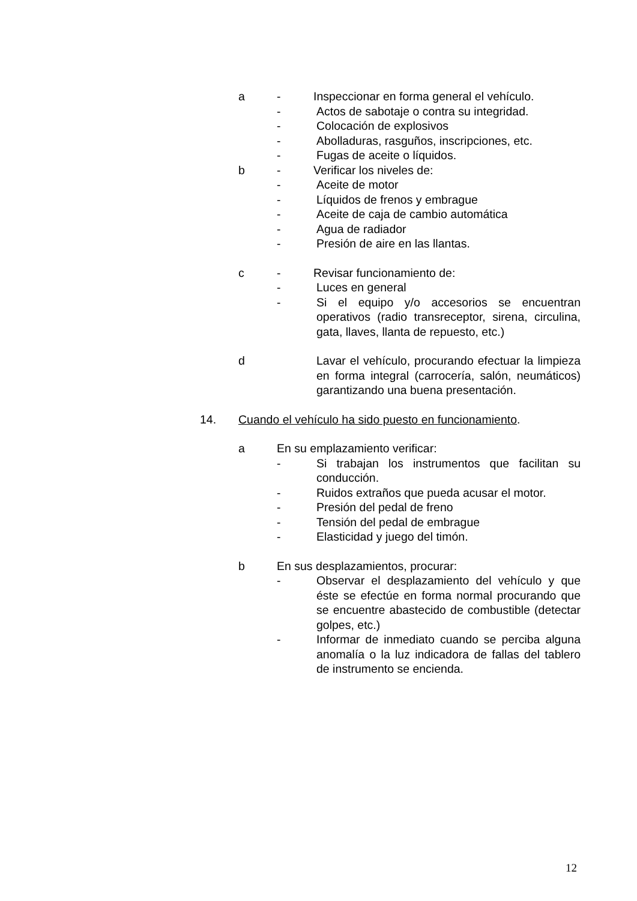a - Inspeccionar en forma general el vehículo.
- Actos de sabotaje o contra su integridad.
- Colocación de explosivos
- Abolladuras, rasguños, inscripciones, etc.
- Fugas de aceite o líquidos.
b - Verificar los niveles de:
- Aceite de motor
- Líquidos de frenos y embrague
- Aceite de caja de cambio automática
- Agua de radiador
- Presión de aire en las llantas.
c - Revisar funcionamiento de:
- Luces en general
- Si el equipo y/o accesorios se encuentran operativos (radio transreceptor, sirena, circulina, gata, llaves, llanta de repuesto, etc.)
d Lavar el vehículo, procurando efectuar la limpieza en forma integral (carrocería, salón, neumáticos) garantizando una buena presentación.
14. Cuando el vehículo ha sido puesto en funcionamiento.
a En su emplazamiento verificar:
- Si trabajan los instrumentos que facilitan su conducción.
- Ruidos extraños que pueda acusar el motor.
- Presión del pedal de freno
- Tensión del pedal de embrague
- Elasticidad y juego del timón.
b En sus desplazamientos, procurar:
- Observar el desplazamiento del vehículo y que éste se efectúe en forma normal procurando que se encuentre abastecido de combustible (detectar golpes, etc.)
- Informar de inmediato cuando se perciba alguna anomalía o la luz indicadora de fallas del tablero de instrumento se encienda.
12